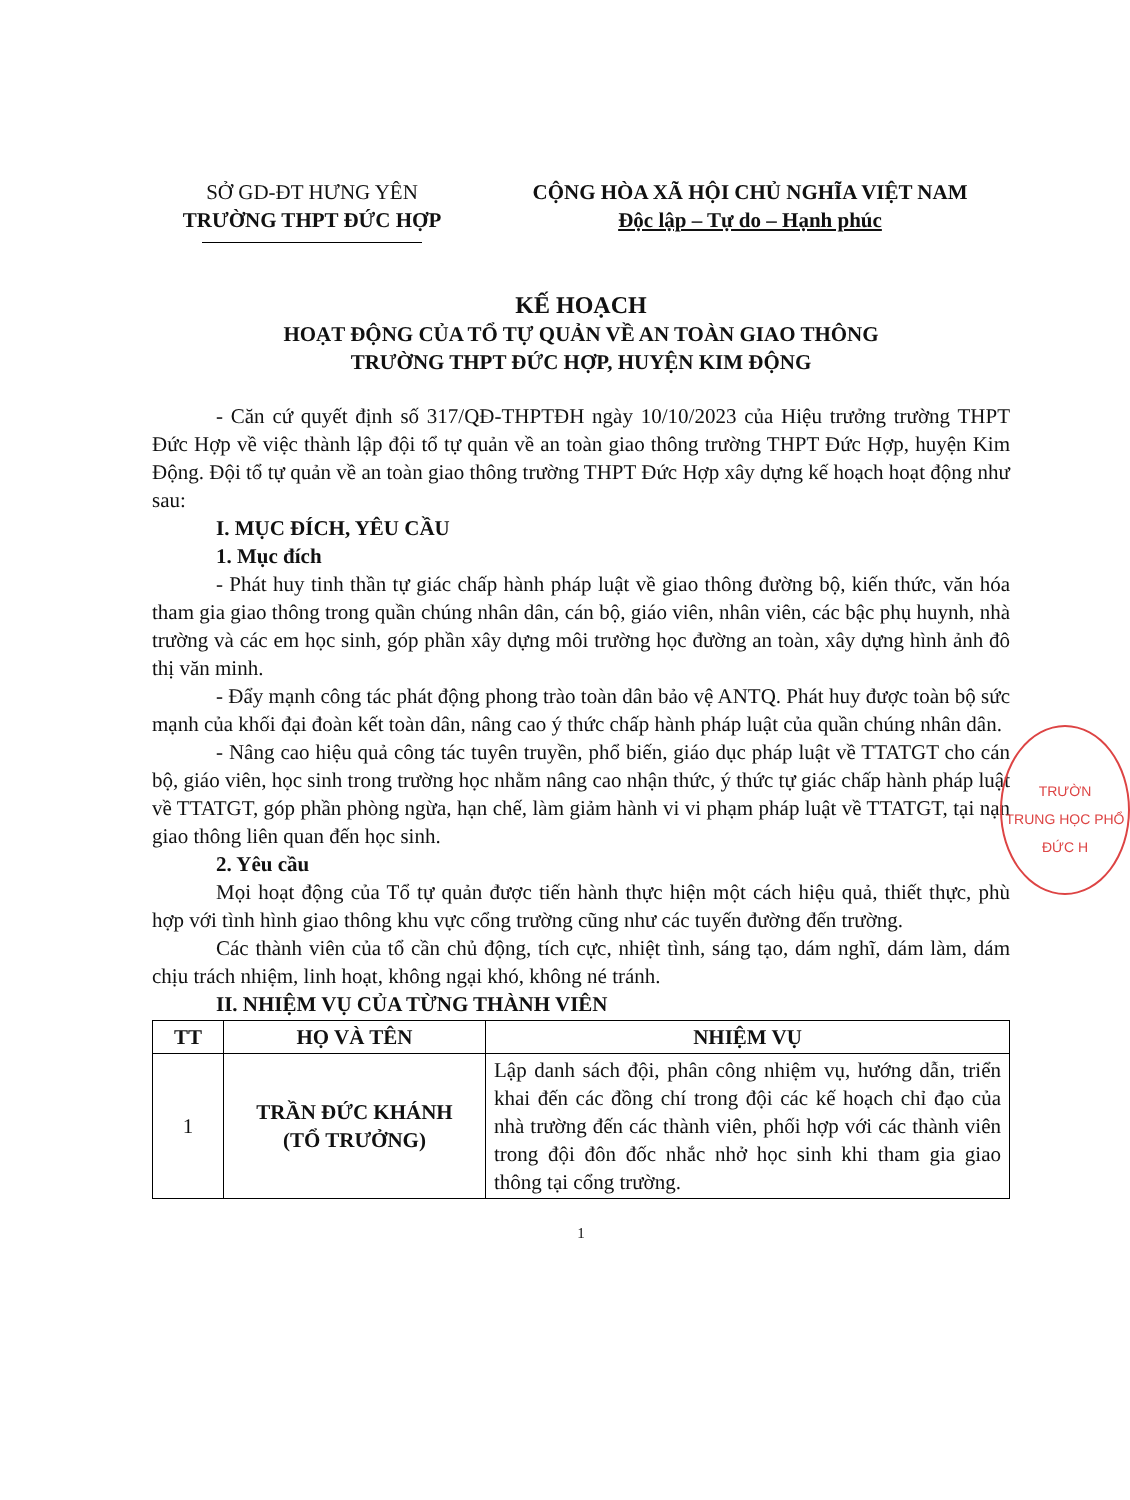SỞ GD-ĐT HƯNG YÊN
TRƯỜNG THPT ĐỨC HỢP
CỘNG HÒA XÃ HỘI CHỦ NGHĨA VIỆT NAM
Độc lập – Tự do – Hạnh phúc
KẾ HOẠCH
HOẠT ĐỘNG CỦA TỔ TỰ QUẢN VỀ AN TOÀN GIAO THÔNG
TRƯỜNG THPT ĐỨC HỢP, HUYỆN KIM ĐỘNG
- Căn cứ quyết định số 317/QĐ-THPTĐH ngày 10/10/2023 của Hiệu trưởng trường THPT Đức Hợp về việc thành lập đội tổ tự quản về an toàn giao thông trường THPT Đức Hợp, huyện Kim Động. Đội tổ tự quản về an toàn giao thông trường THPT Đức Hợp xây dựng kế hoạch hoạt động như sau:
I. MỤC ĐÍCH, YÊU CẦU
1. Mục đích
- Phát huy tinh thần tự giác chấp hành pháp luật về giao thông đường bộ, kiến thức, văn hóa tham gia giao thông trong quần chúng nhân dân, cán bộ, giáo viên, nhân viên, các bậc phụ huynh, nhà trường và các em học sinh, góp phần xây dựng môi trường học đường an toàn, xây dựng hình ảnh đô thị văn minh.
- Đẩy mạnh công tác phát động phong trào toàn dân bảo vệ ANTQ. Phát huy được toàn bộ sức mạnh của khối đại đoàn kết toàn dân, nâng cao ý thức chấp hành pháp luật của quần chúng nhân dân.
- Nâng cao hiệu quả công tác tuyên truyền, phổ biến, giáo dục pháp luật về TTATGT cho cán bộ, giáo viên, học sinh trong trường học nhằm nâng cao nhận thức, ý thức tự giác chấp hành pháp luật về TTATGT, góp phần phòng ngừa, hạn chế, làm giảm hành vi vi phạm pháp luật về TTATGT, tại nạn giao thông liên quan đến học sinh.
2. Yêu cầu
Mọi hoạt động của Tổ tự quản được tiến hành thực hiện một cách hiệu quả, thiết thực, phù hợp với tình hình giao thông khu vực cổng trường cũng như các tuyến đường đến trường.
Các thành viên của tổ cần chủ động, tích cực, nhiệt tình, sáng tạo, dám nghĩ, dám làm, dám chịu trách nhiệm, linh hoạt, không ngại khó, không né tránh.
II. NHIỆM VỤ CỦA TỪNG THÀNH VIÊN
| TT | HỌ VÀ TÊN | NHIỆM VỤ |
| --- | --- | --- |
| 1 | TRẦN ĐỨC KHÁNH (TỔ TRƯỞNG) | Lập danh sách đội, phân công nhiệm vụ, hướng dẫn, triển khai đến các đồng chí trong đội các kế hoạch chỉ đạo của nhà trường đến các thành viên, phối hợp với các thành viên trong đội đôn đốc nhắc nhở học sinh khi tham gia giao thông tại cổng trường. |
1
TRƯỜN
TRUNG HỌC PHỔ
ĐỨC H